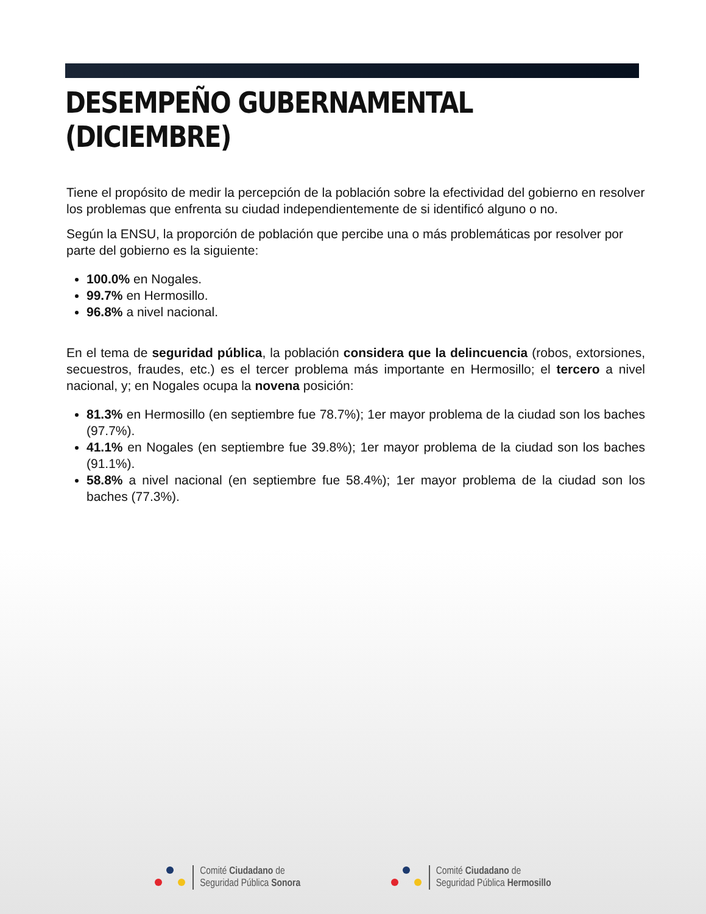DESEMPEÑO GUBERNAMENTAL (DICIEMBRE)
Tiene el propósito de medir la percepción de la población sobre la efectividad del gobierno en resolver los problemas que enfrenta su ciudad independientemente de si identificó alguno o no.
Según la ENSU, la proporción de población que percibe una o más problemáticas por resolver por parte del gobierno es la siguiente:
100.0% en Nogales.
99.7% en Hermosillo.
96.8% a nivel nacional.
En el tema de seguridad pública, la población considera que la delincuencia (robos, extorsiones, secuestros, fraudes, etc.) es el tercer problema más importante en Hermosillo; el tercero a nivel nacional, y; en Nogales ocupa la novena posición:
81.3% en Hermosillo (en septiembre fue 78.7%); 1er mayor problema de la ciudad son los baches (97.7%).
41.1% en Nogales (en septiembre fue 39.8%); 1er mayor problema de la ciudad son los baches (91.1%).
58.8% a nivel nacional (en septiembre fue 58.4%); 1er mayor problema de la ciudad son los baches (77.3%).
Comité Ciudadano de
Seguridad Pública Sonora
Comité Ciudadano de
Seguridad Pública Hermosillo